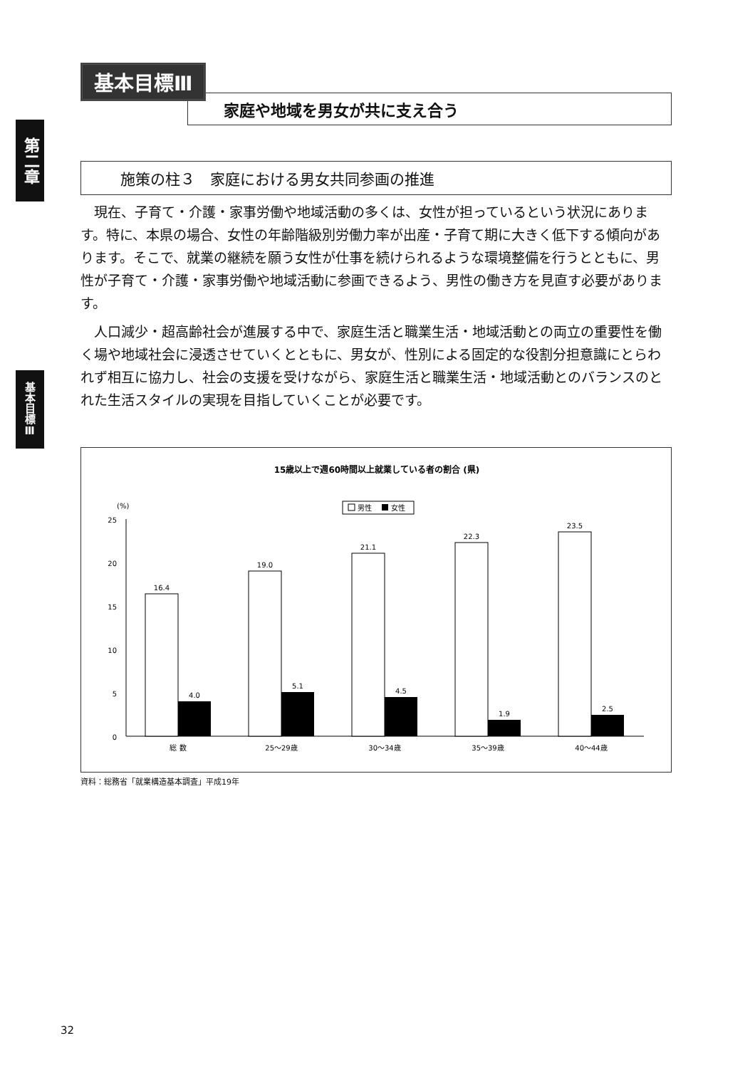第二章
基本目標Ⅲ
基本目標Ⅲ
家庭や地域を男女が共に支え合う
施策の柱３　家庭における男女共同参画の推進
現在、子育て・介護・家事労働や地域活動の多くは、女性が担っているという状況にあります。特に、本県の場合、女性の年齢階級別労働力率が出産・子育て期に大きく低下する傾向があります。そこで、就業の継続を願う女性が仕事を続けられるような環境整備を行うとともに、男性が子育て・介護・家事労働や地域活動に参画できるよう、男性の働き方を見直す必要があります。
人口減少・超高齢社会が進展する中で、家庭生活と職業生活・地域活動との両立の重要性を働く場や地域社会に浸透させていくとともに、男女が、性別による固定的な役割分担意識にとらわれず相互に協力し、社会の支援を受けながら、家庭生活と職業生活・地域活動とのバランスのとれた生活スタイルの実現を目指していくことが必要です。
15歳以上で週60時間以上就業している者の割合 (県)
(%)
男性
女性
25
20
15
10
5
0
16.4
4.0
19.0
5.1
21.1
4.5
22.3
1.9
23.5
2.5
総 数
25～29歳
30～34歳
35～39歳
40～44歳
資料：総務省「就業構造基本調査」平成19年
32